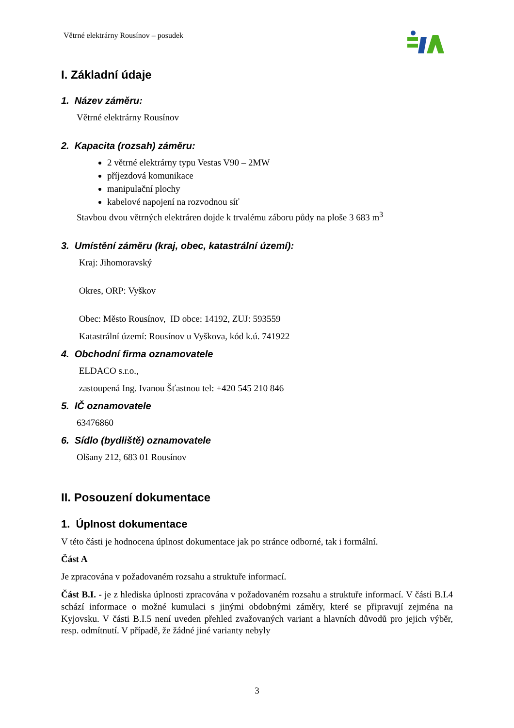Větrné elektrárny Rousínov – posudek
I. Základní údaje
1. Název záměru:
Větrné elektrárny Rousínov
2. Kapacita (rozsah) záměru:
2 větrné elektrárny typu Vestas V90 – 2MW
příjezdová komunikace
manipulační plochy
kabelové napojení na rozvodnou síť
Stavbou dvou větrných elektráren dojde k trvalému záboru půdy na ploše 3 683 m<sup>3</sup>
3. Umístění záměru (kraj, obec, katastrální území):
Kraj: Jihomoravský
Okres, ORP: Vyškov
Obec: Město Rousínov, ID obce: 14192, ZUJ: 593559
Katastrální území: Rousínov u Vyškova, kód k.ú. 741922
4. Obchodní firma oznamovatele
ELDACO s.r.o.,
zastoupená Ing. Ivanou Šťastnou tel: +420 545 210 846
5. IČ oznamovatele
63476860
6. Sídlo (bydliště) oznamovatele
Olšany 212, 683 01 Rousínov
II. Posouzení dokumentace
1. Úplnost dokumentace
V této části je hodnocena úplnost dokumentace jak po stránce odborné, tak i formální.
Část A
Je zpracována v požadovaném rozsahu a struktuře informací.
Část B.I. - je z hlediska úplnosti zpracována v požadovaném rozsahu a struktuře informací. V části B.I.4 schází informace o možné kumulaci s jinými obdobnými záměry, které se připravují zejména na Kyjovsku. V části B.I.5 není uveden přehled zvažovaných variant a hlavních důvodů pro jejich výběr, resp. odmítnutí. V případě, že žádné jiné varianty nebyly
3